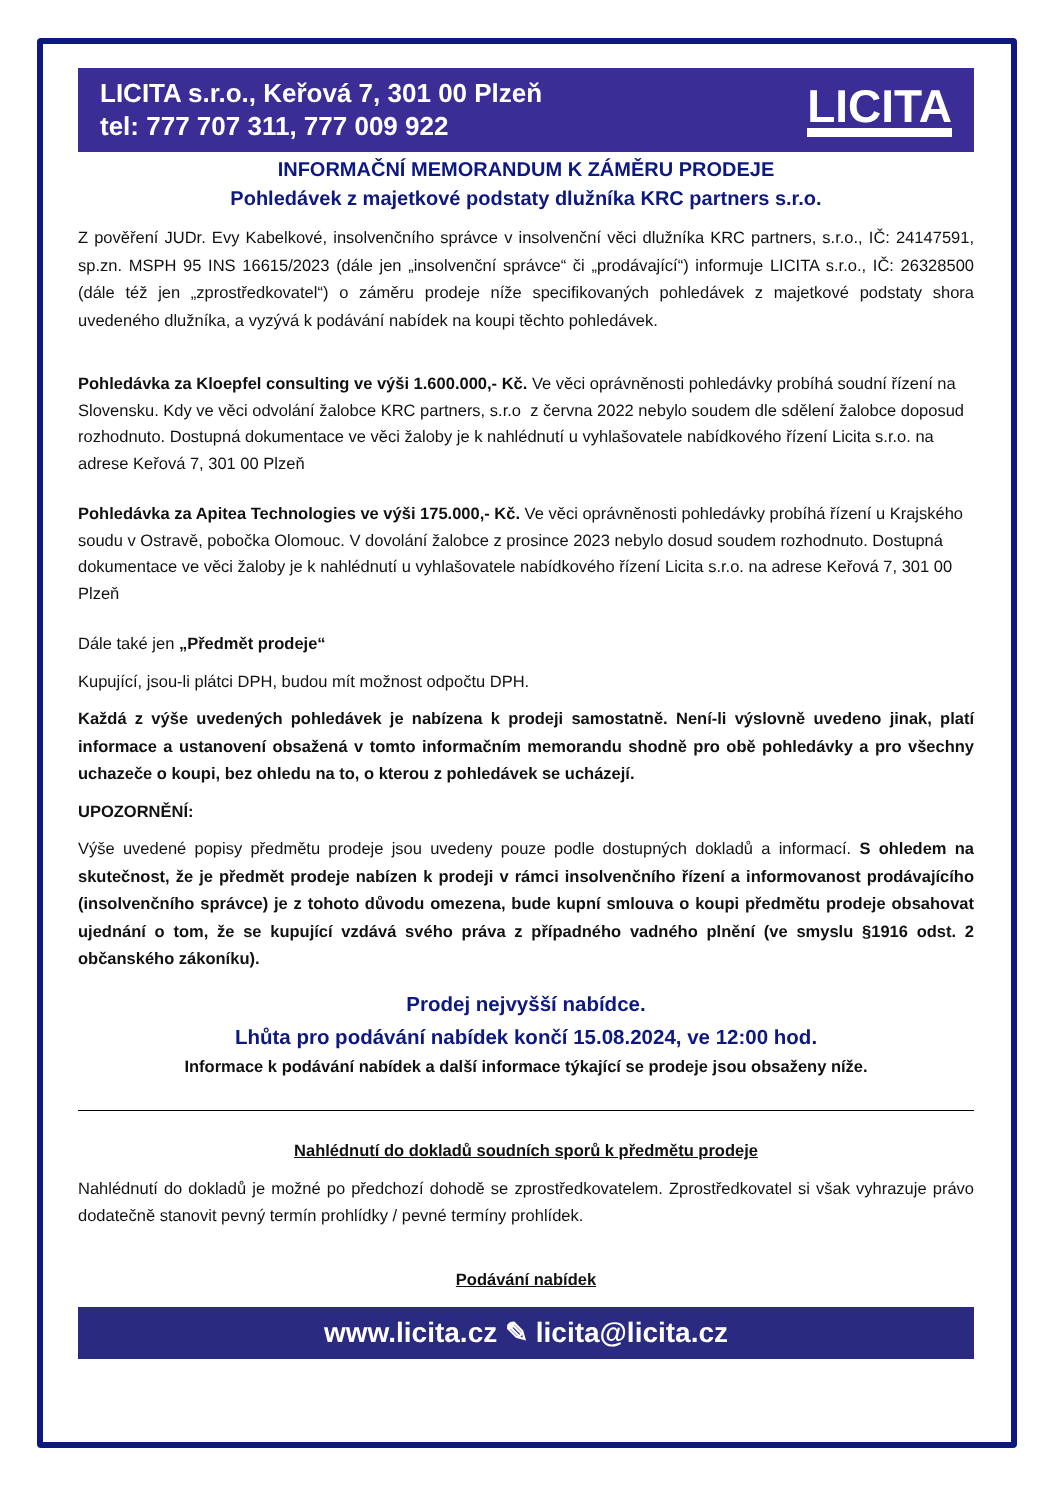LICITA s.r.o., Keřová 7, 301 00 Plzeň
tel: 777 707 311, 777 009 922
LICITA
INFORMAČNÍ MEMORANDUM K ZÁMĚRU PRODEJE
Pohledávek z majetkové podstaty dlužníka KRC partners s.r.o.
Z pověření JUDr. Evy Kabelkové, insolvenčního správce v insolvenční věci dlužníka KRC partners, s.r.o., IČ: 24147591, sp.zn. MSPH 95 INS 16615/2023 (dále jen „insolvenční správce“ či „prodávající“) informuje LICITA s.r.o., IČ: 26328500 (dále též jen „zprostředkovatel“) o záměru prodeje níže specifikovaných pohledávek z majetkové podstaty shora uvedeného dlužníka, a vyzývá k podávání nabídek na koupi těchto pohledávek.
Pohledávka za Kloepfel consulting ve výši 1.600.000,- Kč. Ve věci oprávněnosti pohledávky probíhá soudní řízení na Slovensku. Kdy ve věci odvolání žalobce KRC partners, s.r.o z června 2022 nebylo soudem dle sdělení žalobce doposud rozhodnuto. Dostupná dokumentace ve věci žaloby je k nahlédnutí u vyhlašovatele nabídkového řízení Licita s.r.o. na adrese Keřová 7, 301 00 Plzeň
Pohledávka za Apitea Technologies ve výši 175.000,- Kč. Ve věci oprávněnosti pohledávky probíhá řízení u Krajského soudu v Ostravě, pobočka Olomouc. V dovolání žalobce z prosince 2023 nebylo dosud soudem rozhodnuto. Dostupná dokumentace ve věci žaloby je k nahlédnutí u vyhlašovatele nabídkového řízení Licita s.r.o. na adrese Keřová 7, 301 00 Plzeň
Dále také jen „Předmět prodeje“
Kupující, jsou-li plátci DPH, budou mít možnost odpočtu DPH.
Každá z výše uvedených pohledávek je nabízena k prodeji samostatně. Není-li výslovně uvedeno jinak, platí informace a ustanovení obsažená v tomto informačním memorandu shodně pro obě pohledávky a pro všechny uchazeče o koupi, bez ohledu na to, o kterou z pohledávek se ucházejí.
UPOZORNĚNÍ:
Výše uvedené popisy předmětu prodeje jsou uvedeny pouze podle dostupných dokladů a informací. S ohledem na skutečnost, že je předmět prodeje nabízen k prodeji v rámci insolvenčního řízení a informovanost prodávajícího (insolvenčního správce) je z tohoto důvodu omezena, bude kupní smlouva o koupi předmětu prodeje obsahovat ujednání o tom, že se kupující vzdává svého práva z případného vadného plnění (ve smyslu §1916 odst. 2 občanského zákoníku).
Prodej nejvyšší nabídce.
Lhůta pro podávání nabídek končí 15.08.2024, ve 12:00 hod.
Informace k podávání nabídek a další informace týkající se prodeje jsou obsaženy níže.
Nahlédnutí do dokladů soudních sporů k předmětu prodeje
Nahlédnutí do dokladů je možné po předchozí dohodě se zprostředkovatelem. Zprostředkovatel si však vyhrazuje právo dodatečně stanovit pevný termín prohlídky / pevné termíny prohlídek.
Podávání nabídek
www.licita.cz ✎ licita@licita.cz